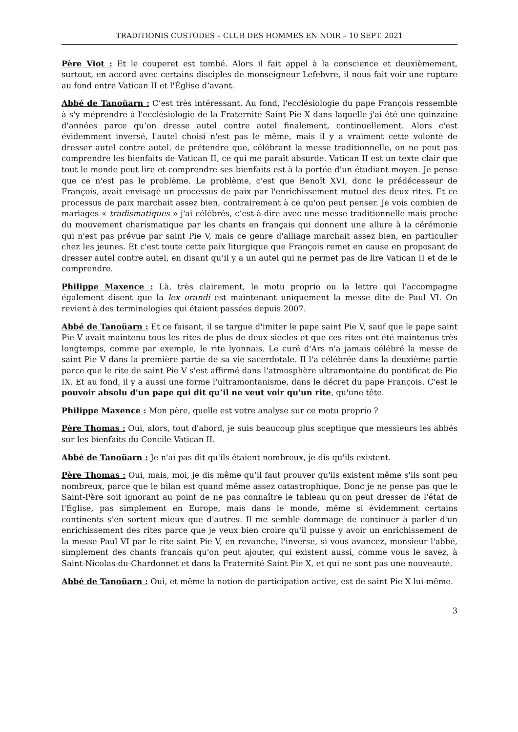TRADITIONIS CUSTODES – CLUB DES HOMMES EN NOIR – 10 SEPT. 2021
Père Viot : Et le couperet est tombé. Alors il fait appel à la conscience et deuxièmement, surtout, en accord avec certains disciples de monseigneur Lefebvre, il nous fait voir une rupture au fond entre Vatican II et l'Église d’avant.
Abbé de Tanoüarn : C’est très intéressant. Au fond, l'ecclésiologie du pape François ressemble à s'y méprendre à l'ecclésiologie de la Fraternité Saint Pie X dans laquelle j'ai été une quinzaine d'années parce qu’on dresse autel contre autel finalement, continuellement. Alors c'est évidemment inversé, l'autel choisi n'est pas le même, mais il y a vraiment cette volonté de dresser autel contre autel, de prétendre que, célébrant la messe traditionnelle, on ne peut pas comprendre les bienfaits de Vatican II, ce qui me paraît absurde. Vatican II est un texte clair que tout le monde peut lire et comprendre ses bienfaits est à la portée d'un étudiant moyen. Je pense que ce n'est pas le problème. Le problème, c'est que Benoît XVI, donc le prédécesseur de François, avait envisagé un processus de paix par l'enrichissement mutuel des deux rites. Et ce processus de paix marchait assez bien, contrairement à ce qu'on peut penser. Je vois combien de mariages « tradismatiques » j'ai célébrés, c’est-à-dire avec une messe traditionnelle mais proche du mouvement charismatique par les chants en français qui donnent une allure à la cérémonie qui n'est pas prévue par saint Pie V, mais ce genre d'alliage marchait assez bien, en particulier chez les jeunes. Et c'est toute cette paix liturgique que François remet en cause en proposant de dresser autel contre autel, en disant qu’il y a un autel qui ne permet pas de lire Vatican II et de le comprendre.
Philippe Maxence : Là, très clairement, le motu proprio ou la lettre qui l'accompagne également disent que la lex orandi est maintenant uniquement la messe dite de Paul VI. On revient à des terminologies qui étaient passées depuis 2007.
Abbé de Tanoüarn : Et ce faisant, il se targue d'imiter le pape saint Pie V, sauf que le pape saint Pie V avait maintenu tous les rites de plus de deux siècles et que ces rites ont été maintenus très longtemps, comme par exemple, le rite lyonnais. Le curé d'Ars n'a jamais célébré la messe de saint Pie V dans la première partie de sa vie sacerdotale. Il l'a célébrée dans la deuxième partie parce que le rite de saint Pie V s'est affirmé dans l'atmosphère ultramontaine du pontificat de Pie IX. Et au fond, il y a aussi une forme l'ultramontanisme, dans le décret du pape François. C'est le pouvoir absolu d'un pape qui dit qu’il ne veut voir qu'un rite, qu'une tête.
Philippe Maxence : Mon père, quelle est votre analyse sur ce motu proprio ?
Père Thomas : Oui, alors, tout d'abord, je suis beaucoup plus sceptique que messieurs les abbés sur les bienfaits du Concile Vatican II.
Abbé de Tanoüarn : Je n'ai pas dit qu'ils étaient nombreux, je dis qu'ils existent.
Père Thomas : Oui, mais, moi, je dis même qu’il faut prouver qu'ils existent même s'ils sont peu nombreux, parce que le bilan est quand même assez catastrophique. Donc je ne pense pas que le Saint-Père soit ignorant au point de ne pas connaître le tableau qu'on peut dresser de l'état de l'Église, pas simplement en Europe, mais dans le monde, même si évidemment certains continents s'en sortent mieux que d'autres. Il me semble dommage de continuer à parler d'un enrichissement des rites parce que je veux bien croire qu'il puisse y avoir un enrichissement de la messe Paul VI par le rite saint Pie V, en revanche, l'inverse, si vous avancez, monsieur l'abbé, simplement des chants français qu'on peut ajouter, qui existent aussi, comme vous le savez, à Saint-Nicolas-du-Chardonnet et dans la Fraternité Saint Pie X, et qui ne sont pas une nouveauté.
Abbé de Tanoüarn : Oui, et même la notion de participation active, est de saint Pie X lui-même.
3